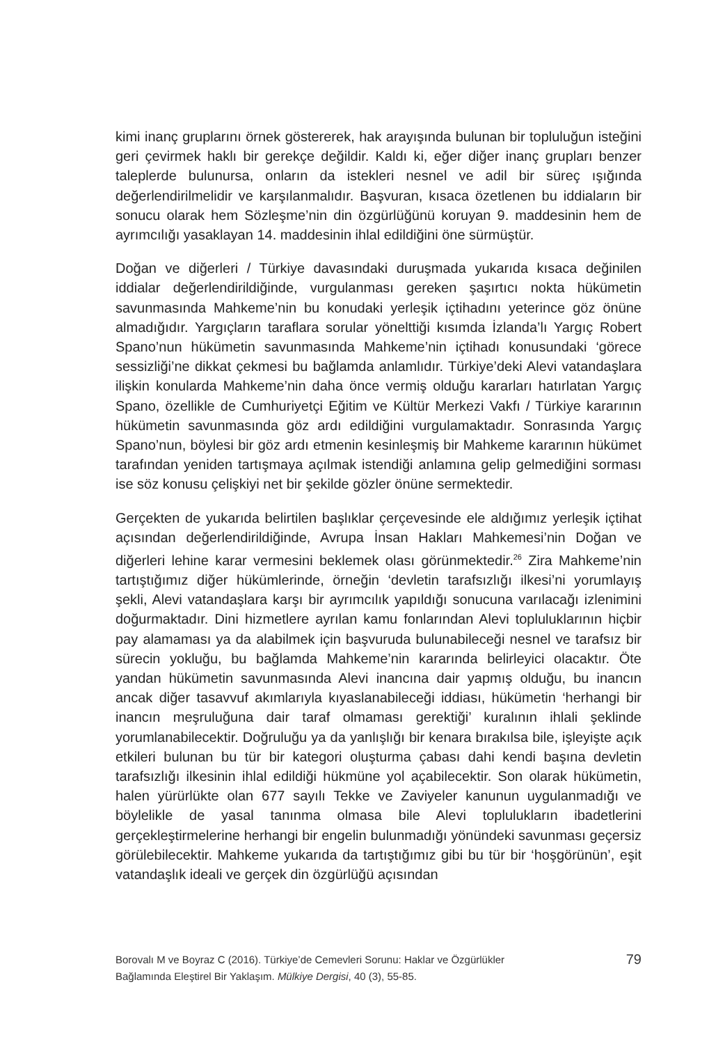kimi inanç gruplarını örnek göstererek, hak arayışında bulunan bir topluluğun isteğini geri çevirmek haklı bir gerekçe değildir. Kaldı ki, eğer diğer inanç grupları benzer taleplerde bulunursa, onların da istekleri nesnel ve adil bir süreç ışığında değerlendirilmelidir ve karşılanmalıdır. Başvuran, kısaca özetlenen bu iddiaların bir sonucu olarak hem Sözleşme’nin din özgürlüğünü koruyan 9. maddesinin hem de ayrımcılığı yasaklayan 14. maddesinin ihlal edildiğini öne sürmüştür.
Doğan ve diğerleri / Türkiye davasındaki duruşmada yukarıda kısaca değinilen iddialar değerlendirildiğinde, vurgulanması gereken şaşırtıcı nokta hükümetin savunmasında Mahkeme’nin bu konudaki yerleşik içtihadını yeterince göz önüne almadığıdır. Yargıçların taraflara sorular yönelttiği kısımda İzlanda’lı Yargıç Robert Spano’nun hükümetin savunmasında Mahkeme’nin içtihadı konusundaki ‘görece sessizliği’ne dikkat çekmesi bu bağlamda anlamlıdır. Türkiye’deki Alevi vatandaşlara ilişkin konularda Mahkeme’nin daha önce vermiş olduğu kararları hatırlatan Yargıç Spano, özellikle de Cumhuriyetçi Eğitim ve Kültür Merkezi Vakfı / Türkiye kararının hükümetin savunmasında göz ardı edildiğini vurgulamaktadır. Sonrasında Yargıç Spano’nun, böylesi bir göz ardı etmenin kesinleşmiş bir Mahkeme kararının hükümet tarafından yeniden tartışmaya açılmak istendiği anlamına gelip gelmediğini sorması ise söz konusu çelişkiyi net bir şekilde gözler önüne sermektedir.
Gerçekten de yukarıda belirtilen başlıklar çerçevesinde ele aldığımız yerleşik içtihat açısından değerlendirildiğinde, Avrupa İnsan Hakları Mahkemesi’nin Doğan ve diğerleri lehine karar vermesini beklemek olası görünmektedir.<sup>26</sup> Zira Mahkeme’nin tartıştığımız diğer hükümlerinde, örneğin ‘devletin tarafsızlığı ilkesi’ni yorumlayış şekli, Alevi vatandaşlara karşı bir ayrımcılık yapıldığı sonucuna varılacağı izlenimini doğurmaktadır. Dini hizmetlere ayrılan kamu fonlarından Alevi topluluklarının hiçbir pay alamaması ya da alabilmek için başvuruda bulunabileceği nesnel ve tarafsız bir sürecin yokluğu, bu bağlamda Mahkeme’nin kararında belirleyici olacaktır. Öte yandan hükümetin savunmasında Alevi inancına dair yapmış olduğu, bu inancın ancak diğer tasavvuf akımlarıyla kıyaslanabileceği iddiası, hükümetin ‘herhangi bir inancın meşruluğuna dair taraf olmaması gerektiği’ kuralının ihlali şeklinde yorumlanabilecektir. Doğruluğu ya da yanlışlığı bir kenara bırakılsa bile, işleyişte açık etkileri bulunan bu tür bir kategori oluşturma çabası dahi kendi başına devletin tarafsızlığı ilkesinin ihlal edildiği hükmüne yol açabilecektir. Son olarak hükümetin, halen yürürlükte olan 677 sayılı Tekke ve Zaviyeler kanunun uygulanmadığı ve böylelikle de yasal tanınma olmasa bile Alevi toplulukların ibadetlerini gerçekleştirmelerine herhangi bir engelin bulunmadığı yönündeki savunması geçersiz görülebilecektir. Mahkeme yukarıda da tartıştığımız gibi bu tür bir ‘hoşgörünün’, eşit vatandaşlık ideali ve gerçek din özgürlüğü açısından
Borovalı M ve Boyraz C (2016). Türkiye’de Cemevleri Sorunu: Haklar ve Özgürlükler
Bağlamında Eleştirel Bir Yaklaşım. Mülkiye Dergisi, 40 (3), 55-85.
79